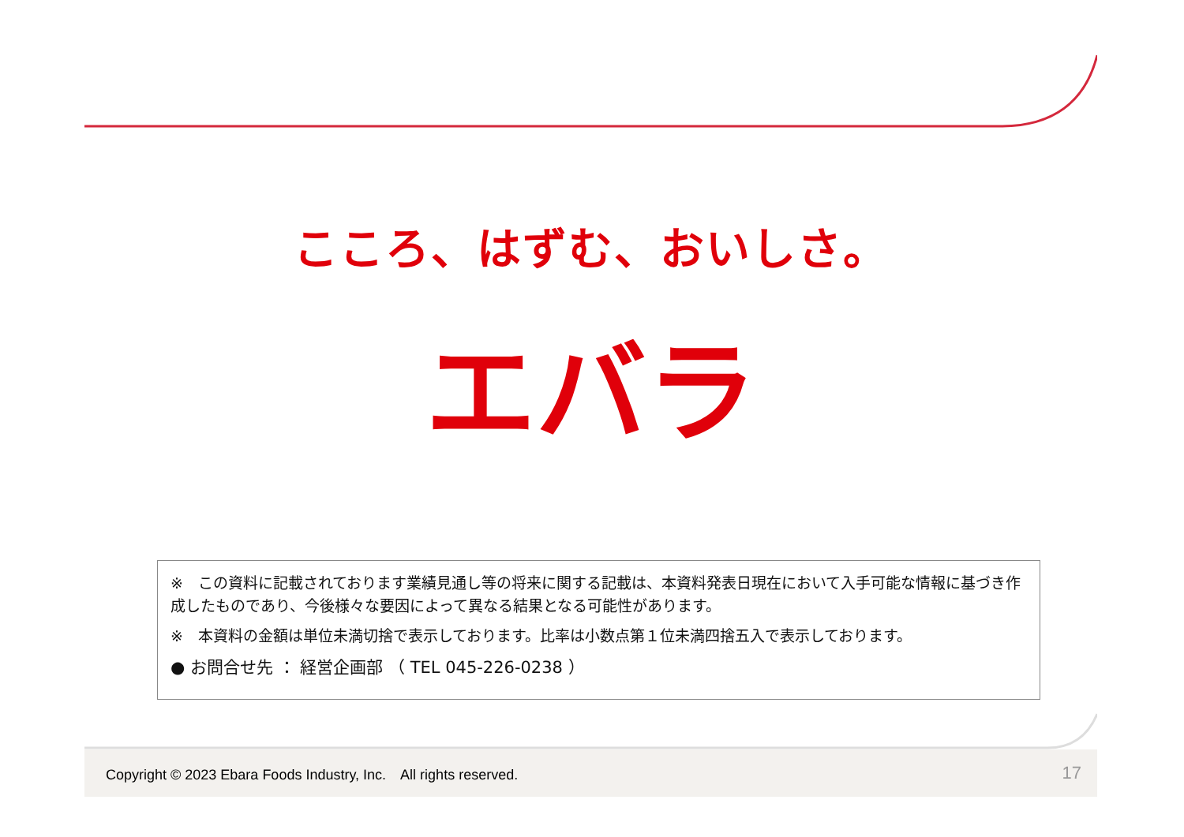こころ、はずむ、おいしさ。
エバラ
※　この資料に記載されております業績見通し等の将来に関する記載は、本資料発表日現在において入手可能な情報に基づき作成したものであり、今後様々な要因によって異なる結果となる可能性があります。
※　本資料の金額は単位未満切捨で表示しております。比率は小数点第１位未満四捨五入で表示しております。
● お問合せ先 ： 経営企画部 （ TEL 045-226-0238 ）
Copyright © 2023 Ebara Foods Industry, Inc.　All rights reserved. 17